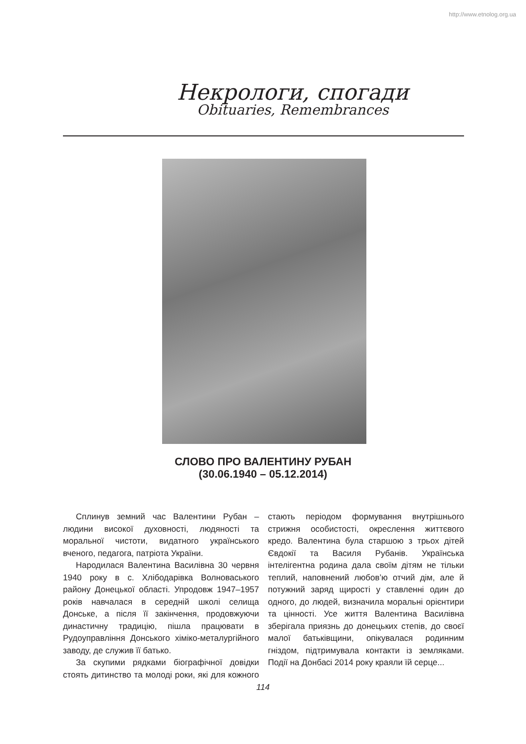http://www.etnolog.org.ua
Некрологи, спогади
Obituaries, Remembrances
СЛОВО ПРО ВАЛЕНТИНУ РУБАН
(30.06.1940 – 05.12.2014)
Сплинув земний час Валентини Рубан – людини високої духовності, людяності та моральної чистоти, видатного українського вченого, педагога, патріота України.
Народилася Валентина Василівна 30 червня 1940 року в с. Хлібодарівка Волноваського району Донецької області. Упродовж 1947–1957 років навчалася в середній школі селища Донське, а після її закінчення, продовжуючи династичну традицію, пішла працювати в Рудоуправління Донського хіміко-металургійного заводу, де служив її батько.
За скупими рядками біографічної довідки стоять дитинство та молоді роки, які для кожного стають періодом формування внутрішнього стрижня особистості, окреслення життєвого кредо. Валентина була старшою з трьох дітей Євдокії та Василя Рубанів. Українська інтелігентна родина дала своїм дітям не тільки теплий, наповнений любов’ю отчий дім, але й потужний заряд щирості у ставленні один до одного, до людей, визначила моральні орієнтири та цінності. Усе життя Валентина Василівна зберігала приязнь до донецьких степів, до своєї малої батьківщини, опікувалася родинним гніздом, підтримувала контакти із земляками. Події на Донбасі 2014 року краяли їй серце...
114